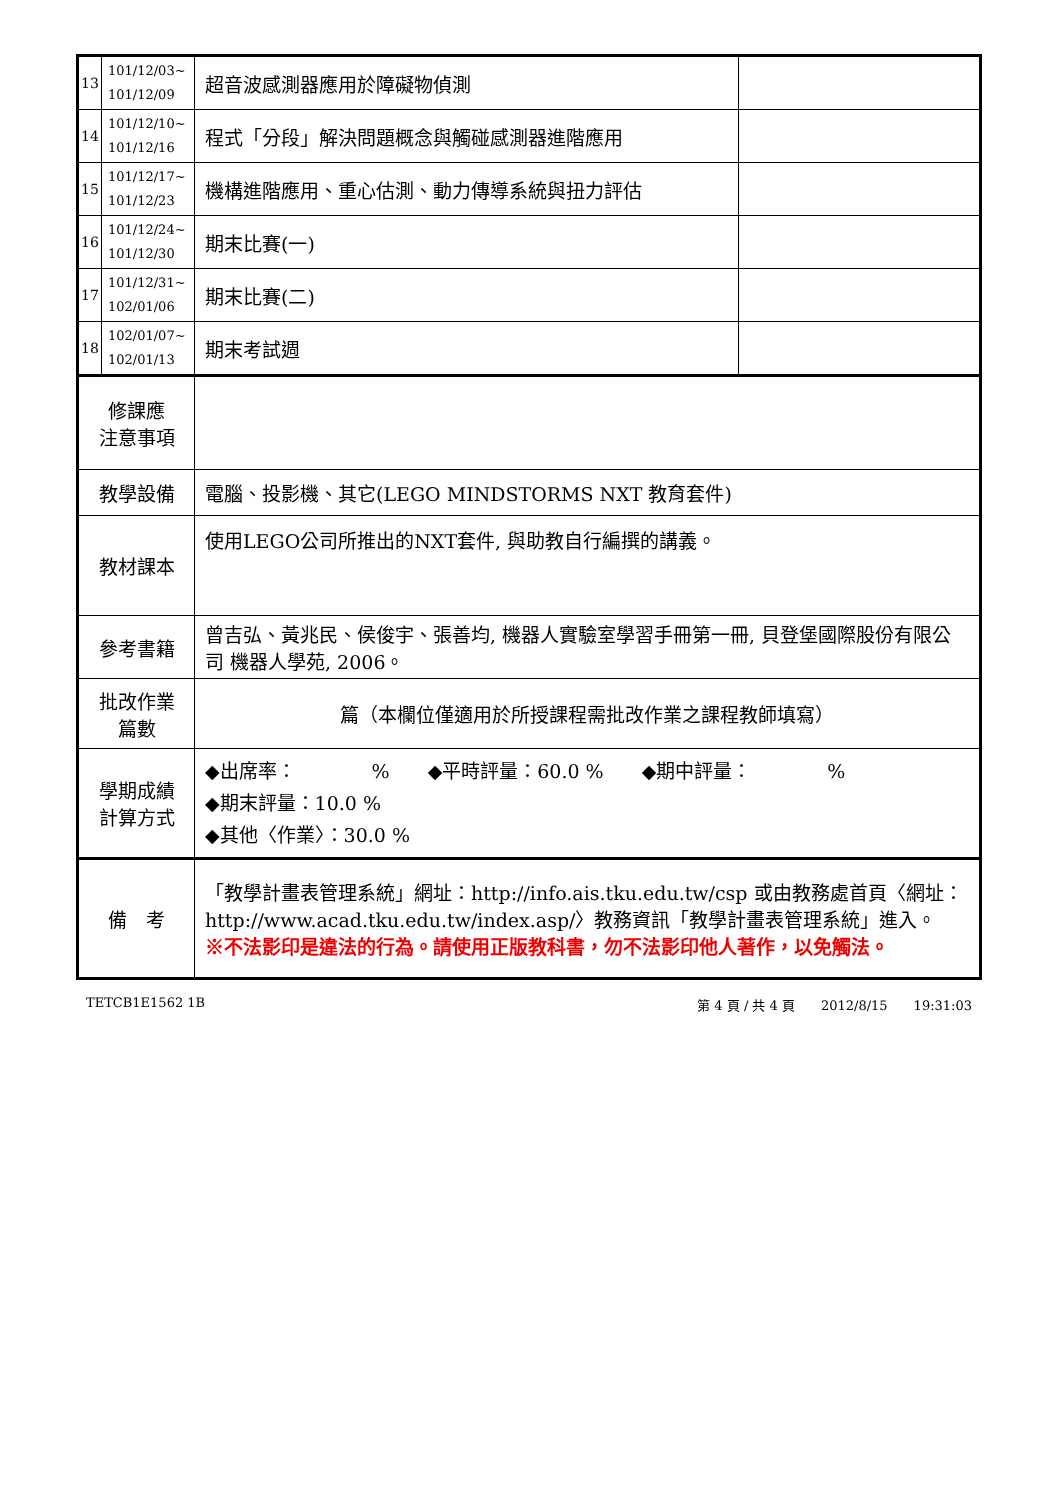| 13 | 101/12/03~ 101/12/09 | 超音波感測器應用於障礙物偵測 | |
| 14 | 101/12/10~ 101/12/16 | 程式「分段」解決問題概念與觸碰感測器進階應用 | |
| 15 | 101/12/17~ 101/12/23 | 機構進階應用、重心估測、動力傳導系統與扭力評估 | |
| 16 | 101/12/24~ 101/12/30 | 期末比賽(一) | |
| 17 | 101/12/31~ 102/01/06 | 期末比賽(二) | |
| 18 | 102/01/07~ 102/01/13 | 期末考試週 | |
| 修課應 注意事項 | | | |
| 教學設備 | | 電腦、投影機、其它(LEGO MINDSTORMS NXT 教育套件) | |
| 教材課本 | | 使用LEGO公司所推出的NXT套件, 與助教自行編撰的講義。 | |
| 參考書籍 | | 曾吉弘、黃兆民、侯俊宇、張善均, 機器人實驗室學習手冊第一冊, 貝登堡國際股份有限公司 機器人學苑, 2006。 | |
| 批改作業 篇數 | | 篇（本欄位僅適用於所授課程需批改作業之課程教師填寫） | |
| 學期成績 計算方式 | | ◆出席率： % ◆平時評量：60.0 % ◆期中評量： % ◆期末評量：10.0 % ◆其他〈作業〉：30.0 % | |
| 備 考 | | 「教學計畫表管理系統」網址： http://info.ais.tku.edu.tw/csp 或由教務處首頁〈網址： http://www.acad.tku.edu.tw/index.asp/ 〉教務資訊「教學計畫表管理系統」進入。 ※不法影印是違法的行為。請使用正版教科書，勿不法影印他人著作，以免觸法。 | |
TETCB1E1562 1B 第 4 頁 / 共 4 頁　　2012/8/15　　19:31:03